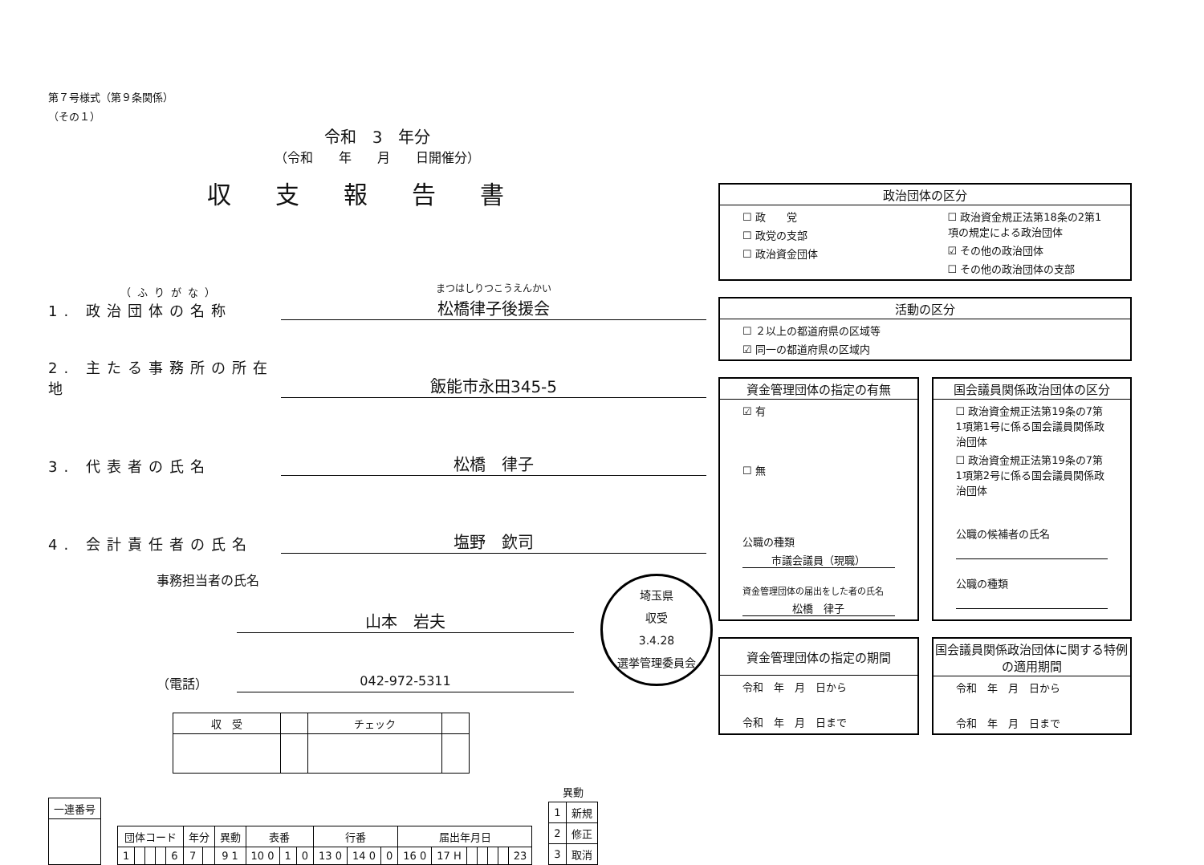第７号様式（第９条関係）
（その１）
令和　3　年分
（令和　　年　　月　　日開催分）
収支報告書
（ふりがな）
1. 政治団体の名称
まつはしりつこうえんかい
松橋律子後援会
2. 主たる事務所の所在地
飯能市永田345-5
3. 代表者の氏名
松橋　律子
4. 会計責任者の氏名
塩野　欽司
事務担当者の氏名
山本　岩夫
（電話） 042-972-5311
| 収 受 | | チェック | |
| 一連番号 |
| --- |
| 団体コード | | | | | 年分 | | 異動 | 表番 | | | 行番 | | | 届出年月日 | | | | | | |
| --- | --- | --- | --- | --- | --- | --- | --- | --- | --- | --- | --- | --- | --- | --- | --- | --- | --- | --- | --- | --- |
| 1 | | | | 6 | 7 | | 9 1 | 10 0 | 1 | 0 | 13 0 | 14 0 | 0 | 16 0 | 17 H | | | | | 23 |
| 異動 | |
| 1 | 新規 |
| 2 | 修正 |
| 3 | 取消 |
埼玉県
収受
3.4.28
選挙管理委員会
政治団体の区分
☐ 政　　党
☐ 政党の支部
☐ 政治資金団体
☐ 政治資金規正法第18条の2第1項の規定による政治団体
☑ その他の政治団体
☐ その他の政治団体の支部
活動の区分
☐ ２以上の都道府県の区域等
☑ 同一の都道府県の区域内
資金管理団体の指定の有無
☑ 有
☐ 無
公職の種類
市議会議員（現職）
資金管理団体の届出をした者の氏名
松橋　律子
国会議員関係政治団体の区分
☐ 政治資金規正法第19条の7第1項第1号に係る国会議員関係政治団体
☐ 政治資金規正法第19条の7第1項第2号に係る国会議員関係政治団体
公職の候補者の氏名
公職の種類
資金管理団体の指定の期間
令和　年　月　日から
令和　年　月　日まで
国会議員関係政治団体に関する特例の適用期間
令和　年　月　日から
令和　年　月　日まで